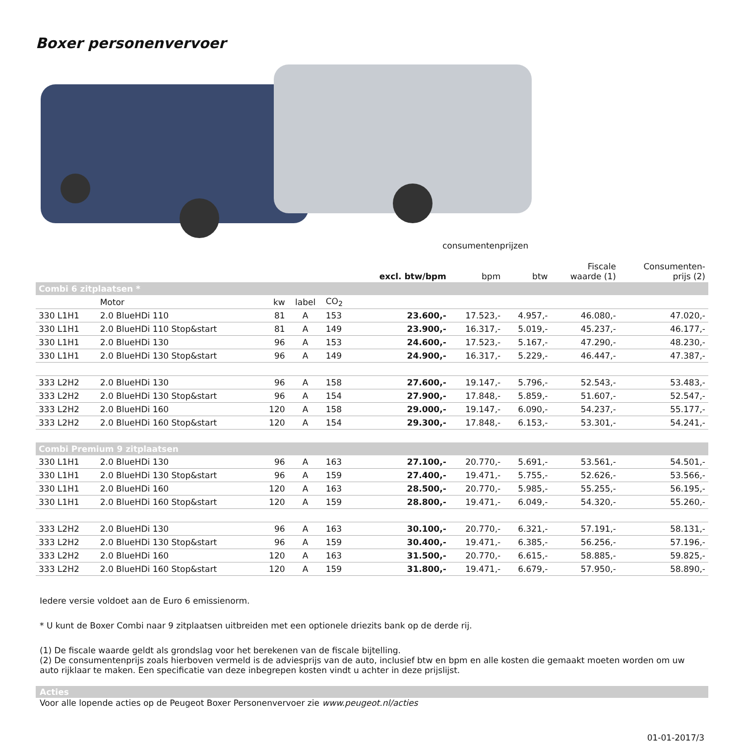Boxer personenvervoer
consumentenprijzen
| | | | | | excl. btw/bpm | bpm | btw | Fiscale waarde (1) | Consumenten- prijs (2) |
| --- | --- | --- | --- | --- | --- | --- | --- | --- | --- |
| Combi 6 zitplaatsen * | | | | | | | | | |
| | Motor | kw | label | CO<sub>2</sub> | | | | | |
| 330 L1H1 | 2.0 BlueHDi 110 | 81 | A | 153 | 23.600,- | 17.523,- | 4.957,- | 46.080,- | 47.020,- |
| 330 L1H1 | 2.0 BlueHDi 110 Stop&start | 81 | A | 149 | 23.900,- | 16.317,- | 5.019,- | 45.237,- | 46.177,- |
| 330 L1H1 | 2.0 BlueHDi 130 | 96 | A | 153 | 24.600,- | 17.523,- | 5.167,- | 47.290,- | 48.230,- |
| 330 L1H1 | 2.0 BlueHDi 130 Stop&start | 96 | A | 149 | 24.900,- | 16.317,- | 5.229,- | 46.447,- | 47.387,- |
| 333 L2H2 | 2.0 BlueHDi 130 | 96 | A | 158 | 27.600,- | 19.147,- | 5.796,- | 52.543,- | 53.483,- |
| 333 L2H2 | 2.0 BlueHDi 130 Stop&start | 96 | A | 154 | 27.900,- | 17.848,- | 5.859,- | 51.607,- | 52.547,- |
| 333 L2H2 | 2.0 BlueHDi 160 | 120 | A | 158 | 29.000,- | 19.147,- | 6.090,- | 54.237,- | 55.177,- |
| 333 L2H2 | 2.0 BlueHDi 160 Stop&start | 120 | A | 154 | 29.300,- | 17.848,- | 6.153,- | 53.301,- | 54.241,- |
| Combi Premium 9 zitplaatsen | | | | | | | | | |
| 330 L1H1 | 2.0 BlueHDi 130 | 96 | A | 163 | 27.100,- | 20.770,- | 5.691,- | 53.561,- | 54.501,- |
| 330 L1H1 | 2.0 BlueHDi 130 Stop&start | 96 | A | 159 | 27.400,- | 19.471,- | 5.755,- | 52.626,- | 53.566,- |
| 330 L1H1 | 2.0 BlueHDi 160 | 120 | A | 163 | 28.500,- | 20.770,- | 5.985,- | 55.255,- | 56.195,- |
| 330 L1H1 | 2.0 BlueHDi 160 Stop&start | 120 | A | 159 | 28.800,- | 19.471,- | 6.049,- | 54.320,- | 55.260,- |
| 333 L2H2 | 2.0 BlueHDi 130 | 96 | A | 163 | 30.100,- | 20.770,- | 6.321,- | 57.191,- | 58.131,- |
| 333 L2H2 | 2.0 BlueHDi 130 Stop&start | 96 | A | 159 | 30.400,- | 19.471,- | 6.385,- | 56.256,- | 57.196,- |
| 333 L2H2 | 2.0 BlueHDi 160 | 120 | A | 163 | 31.500,- | 20.770,- | 6.615,- | 58.885,- | 59.825,- |
| 333 L2H2 | 2.0 BlueHDi 160 Stop&start | 120 | A | 159 | 31.800,- | 19.471,- | 6.679,- | 57.950,- | 58.890,- |
Iedere versie voldoet aan de Euro 6 emissienorm.
* U kunt de Boxer Combi naar 9 zitplaatsen uitbreiden met een optionele driezits bank op de derde rij.
(1) De fiscale waarde geldt als grondslag voor het berekenen van de fiscale bijtelling.
(2) De consumentenprijs zoals hierboven vermeld is de adviesprijs van de auto, inclusief btw en bpm en alle kosten die gemaakt moeten worden om uw auto rijklaar te maken. Een specificatie van deze inbegrepen kosten vindt u achter in deze prijslijst.
Acties
Voor alle lopende acties op de Peugeot Boxer Personenvervoer zie www.peugeot.nl/acties
01-01-2017/3